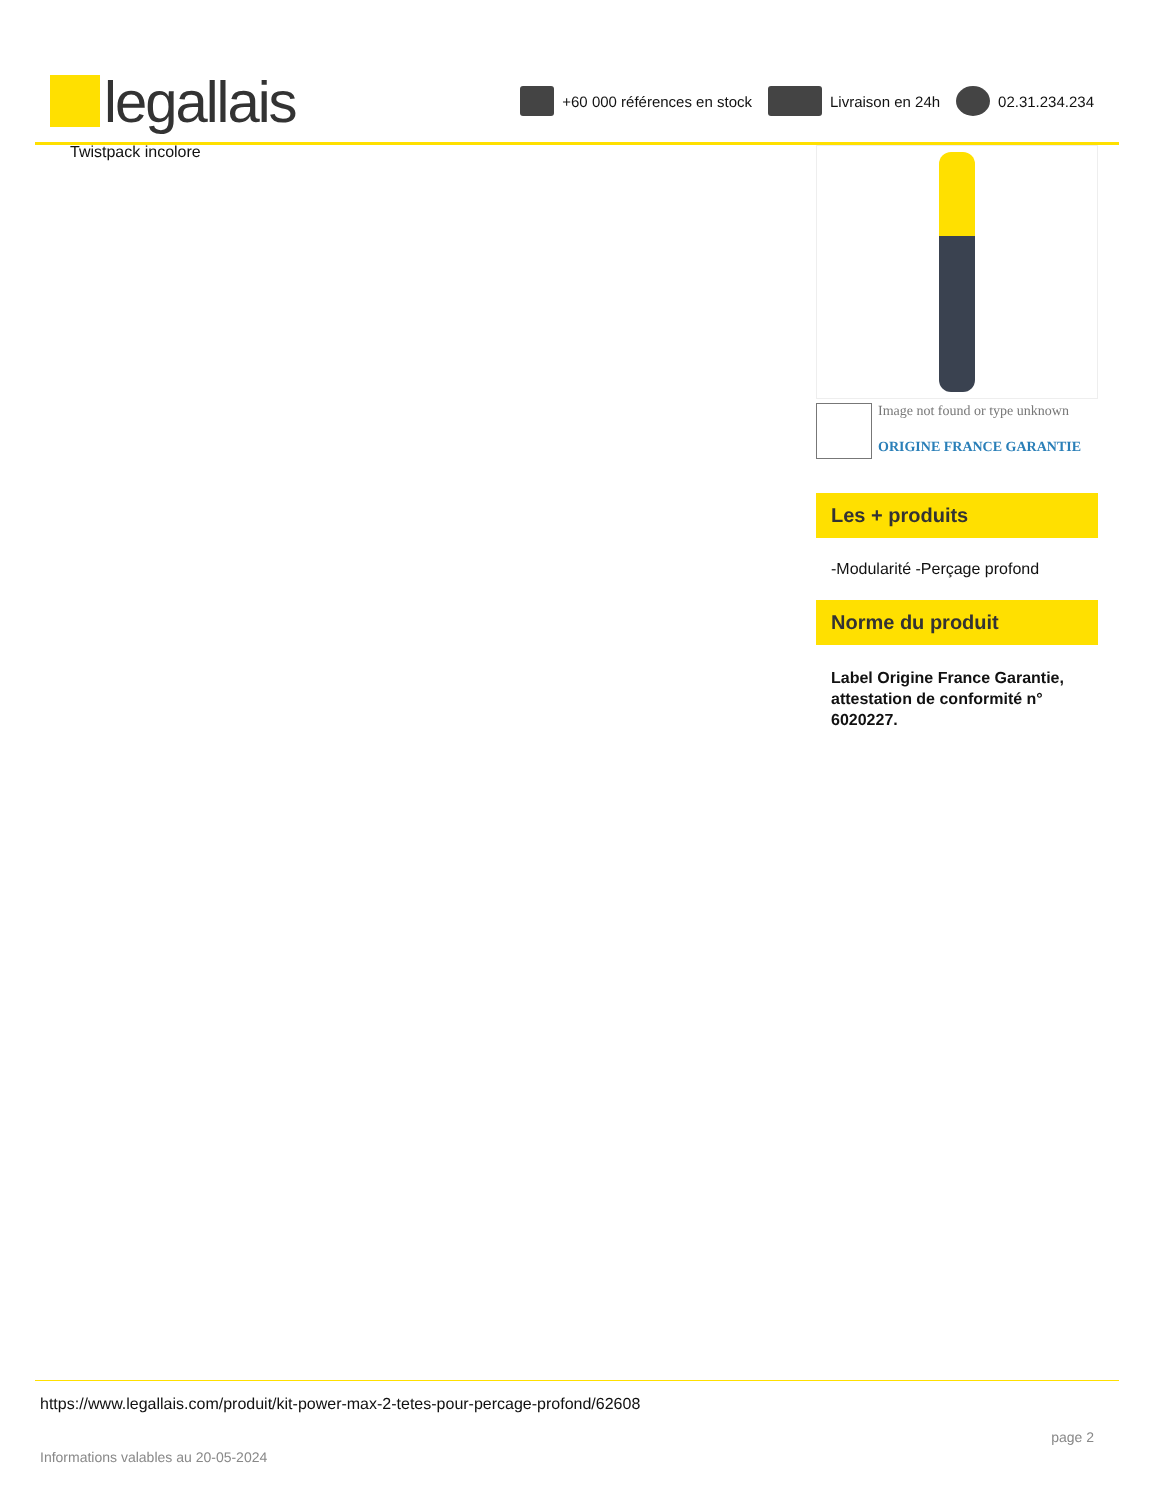legallais
+60 000 références en stock Livraison en 24h 02.31.234.234
Twistpack incolore
Image not found or type unknown
ORIGINE FRANCE GARANTIE
Les + produits
-Modularité -Perçage profond
Norme du produit
Label Origine France Garantie, attestation de conformité n° 6020227.
https://www.legallais.com/produit/kit-power-max-2-tetes-pour-percage-profond/62608
Informations valables au 20-05-2024 page 2